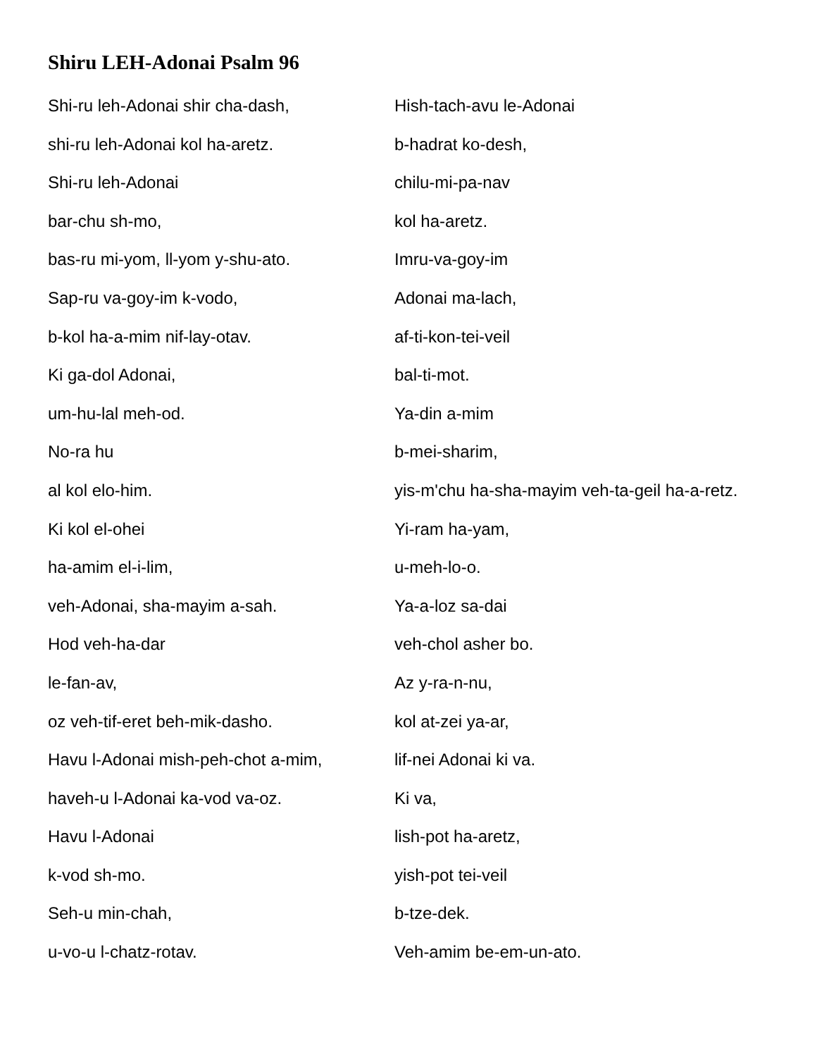Shiru LEH-Adonai Psalm 96
Shi-ru leh-Adonai shir cha-dash,
shi-ru leh-Adonai kol ha-aretz.
Shi-ru leh-Adonai
bar-chu sh-mo,
bas-ru mi-yom, ll-yom y-shu-ato.
Sap-ru va-goy-im k-vodo,
b-kol ha-a-mim nif-lay-otav.
Ki ga-dol Adonai,
um-hu-lal meh-od.
No-ra hu
al kol elo-him.
Ki kol el-ohei
ha-amim el-i-lim,
veh-Adonai, sha-mayim a-sah.
Hod veh-ha-dar
le-fan-av,
oz veh-tif-eret beh-mik-dasho.
Havu l-Adonai mish-peh-chot a-mim,
haveh-u l-Adonai ka-vod va-oz.
Havu l-Adonai
k-vod sh-mo.
Seh-u min-chah,
u-vo-u l-chatz-rotav.
Hish-tach-avu le-Adonai
b-hadrat ko-desh,
chilu-mi-pa-nav
kol ha-aretz.
Imru-va-goy-im
Adonai ma-lach,
af-ti-kon-tei-veil
bal-ti-mot.
Ya-din a-mim
b-mei-sharim,
yis-m'chu ha-sha-mayim veh-ta-geil ha-a-retz.
Yi-ram ha-yam,
u-meh-lo-o.
Ya-a-loz sa-dai
veh-chol asher bo.
Az y-ra-n-nu,
kol at-zei ya-ar,
lif-nei Adonai ki va.
Ki va,
lish-pot ha-aretz,
yish-pot tei-veil
b-tze-dek.
Veh-amim be-em-un-ato.